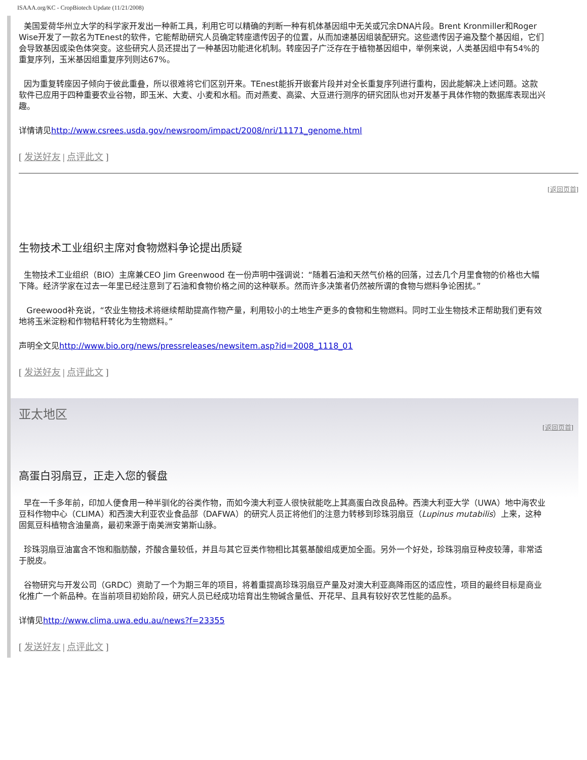ISAAA.org/KC - CropBiotech Update (11/21/2008)
美国爱荷华州立大学的科学家开发出一种新工具，利用它可以精确的判断一种有机体基因组中无关或冗余DNA片段。Brent Kronmiller和Roger Wise开发了一款名为TEnest的软件，它能帮助研究人员确定转座遗传因子的位置，从而加速基因组装配研究。这些遗传因子遍及整个基因组，它们会导致基因或染色体突变。这些研究人员还提出了一种基因功能进化机制。转座因子广泛存在于植物基因组中，举例来说，人类基因组中有54%的重复序列，玉米基因组重复序列则达67%。
因为重复转座因子倾向于彼此重叠，所以很难将它们区别开来。TEnest能拆开嵌套片段并对全长重复序列进行重构，因此能解决上述问题。这款软件已应用于四种重要农业谷物，即玉米、大麦、小麦和水稻。而对燕麦、高粱、大豆进行测序的研究团队也对开发基于具体作物的数据库表现出兴趣。
详情请见http://www.csrees.usda.gov/newsroom/impact/2008/nri/11171_genome.html
[ 发送好友 | 点评此文 ]
[返回页首]
生物技术工业组织主席对食物燃料争论提出质疑
生物技术工业组织（BIO）主席兼CEO Jim Greenwood 在一份声明中强调说：“随着石油和天然气价格的回落，过去几个月里食物的价格也大幅下降。经济学家在过去一年里已经注意到了石油和食物价格之间的这种联系。然而许多决策者仍然被所谓的食物与燃料争论困扰。”
Greewood补充说，“农业生物技术将继续帮助提高作物产量，利用较小的土地生产更多的食物和生物燃料。同时工业生物技术正帮助我们更有效地将玉米淀粉和作物秸秆转化为生物燃料。”
声明全文见http://www.bio.org/news/pressreleases/newsitem.asp?id=2008_1118_01
[ 发送好友 | 点评此文 ]
亚太地区
[返回页首]
高蛋白羽扇豆，正走入您的餐盘
早在一千多年前，印加人便食用一种半驯化的谷类作物，而如今澳大利亚人很快就能吃上其高蛋白改良品种。西澳大利亚大学（UWA）地中海农业豆科作物中心（CLIMA）和西澳大利亚农业食品部（DAFWA）的研究人员正将他们的注意力转移到珍珠羽扇豆（Lupinus mutabilis）上来，这种固氮豆科植物含油量高，最初来源于南美洲安第斯山脉。
珍珠羽扇豆油富含不饱和脂肪酸，芥酸含量较低，并且与其它豆类作物相比其氨基酸组成更加全面。另外一个好处，珍珠羽扇豆种皮较薄，非常适于脱皮。
谷物研究与开发公司（GRDC）资助了一个为期三年的项目，将着重提高珍珠羽扇豆产量及对澳大利亚高降雨区的适应性，项目的最终目标是商业化推广一个新品种。在当前项目初始阶段，研究人员已经成功培育出生物碱含量低、开花早、且具有较好农艺性能的品系。
详情见http://www.clima.uwa.edu.au/news?f=23355
[ 发送好友 | 点评此文 ]